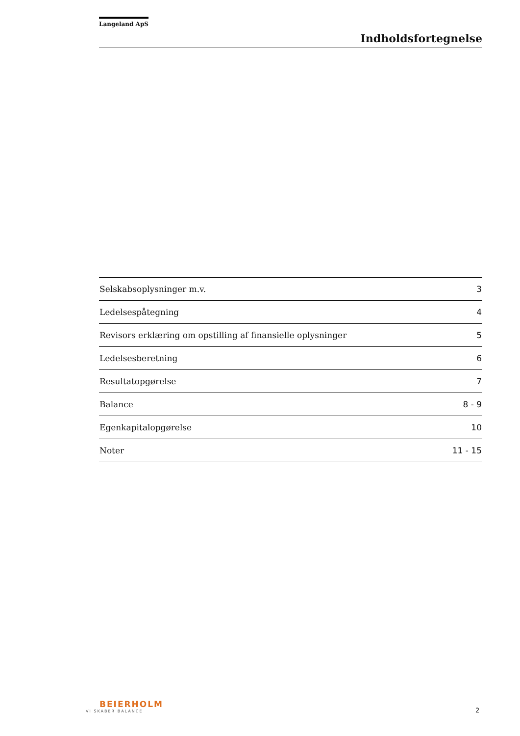Langeland ApS
Indholdsfortegnelse
| Selskabsoplysninger m.v. | 3 |
| Ledelsespåtegning | 4 |
| Revisors erklæring om opstilling af finansielle oplysninger | 5 |
| Ledelsesberetning | 6 |
| Resultatopgørelse | 7 |
| Balance | 8 - 9 |
| Egenkapitalopgørelse | 10 |
| Noter | 11 - 15 |
BEIERHOLM
VI SKABER BALANCE
2